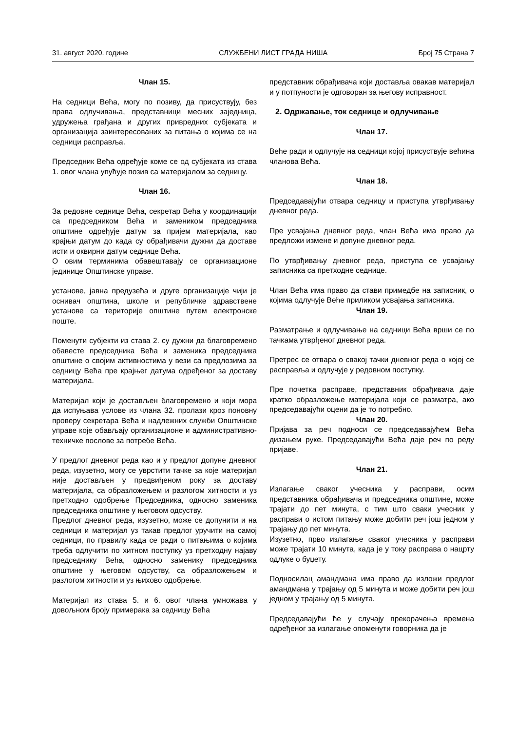31. август 2020. године СЛУЖБЕНИ ЛИСТ ГРАДА НИША Број 75 Страна 7
Члан 15.
На седници Већа, могу по позиву, да присуствују, без права одлучивања, представници месних заједница, удружења грађана и других привредних субјеката и организација заинтересованих за питања о којима се на седници расправља.
Председник Већа одређује коме се од субјеката из става 1. овог члана упућује позив са материјалом за седницу.
Члан 16.
За редовне седнице Већа, секретар Већа у координацији са председником Већа и замеником председника општине одређује датум за пријем материјала, као крајњи датум до када су обрађивачи дужни да доставе исти и оквирни датум седнице Већа.
О овим терминима обавештавају се организационе јединице Општинске управе.
установе, јавна предузећа и друге организације чији је оснивач општина, школе и републичке здравствене установе са територије општине путем електронске поште.
Поменути субјекти из става 2. су дужни да благовремено обавесте председника Већа и заменика председника општине о својим активностима у вези са предлозима за седницу Већа пре крајњег датума одређеног за доставу материјала.
Материјал који је достављен благовремено и који мора да испуњава услове из члана 32. пролази кроз поновну проверу секретара Већа и надлежних служби Општинске управе које обављају организационе и административно-техничке послове за потребе Већа.
У предлог дневног реда као и у предлог допуне дневног реда, изузетно, могу се уврстити тачке за које материјал није достављен у предвиђеном року за доставу материјала, са образложењем и разлогом хитности и уз претходно одобрење Председника, односно заменика председника општине у његовом одсуству.
Предлог дневног реда, изузетно, може се допунити и на седници и материјал уз такав предлог уручити на самој седници, по правилу када се ради о питањима о којима треба одлучити по хитном поступку уз претходну најаву председнику Већа, односно заменику председника општине у његовом одсуству, са образложењем и разлогом хитности и уз њихово одобрење.
Материјал из става 5. и 6. овог члана умножава у довољном броју примерака за седницу Већа
представник обрађивача који доставља овакав материјал и у потпуности је одговоран за његову исправност.
2. Одржавање, ток седнице и одлучивање
Члан 17.
Веће ради и одлучује на седници којој присуствује већина чланова Већа.
Члан 18.
Председавајући отвара седницу и приступа утврђивању дневног реда.
Пре усвајања дневног реда, члан Већа има право да предложи измене и допуне дневног реда.
По утврђивању дневног реда, приступа се усвајању записника са претходне седнице.
Члан Већа има право да стави примедбе на записник, о којима одлучује Веће приликом усвајања записника.
Члан 19.
Разматрање и одлучивање на седници Већа врши се по тачкама утврђеног дневног реда.
Претрес се отвара о свакој тачки дневног реда о којој се расправља и одлучује у редовном поступку.
Пре почетка расправе, представник обрађивача даје кратко образложење материјала који се разматра, ако председавајући оцени да је то потребно.
Члан 20.
Пријава за реч подноси се председавајућем Већа дизањем руке. Председавајући Већа даје реч по реду пријаве.
Члан 21.
Излагање сваког учесника у расправи, осим представника обрађивача и председника општине, може трајати до пет минута, с тим што сваки учесник у расправи о истом питању може добити реч још једном у трајању до пет минута.
Изузетно, прво излагање сваког учесника у расправи може трајати 10 минута, када је у току расправа о нацрту одлуке о буџету.
Подносилац амандмана има право да изложи предлог амандмана у трајању од 5 минута и може добити реч још једном у трајању од 5 минута.
Председавајући ће у случају прекорачења времена одређеног за излагање опоменути говорника да је